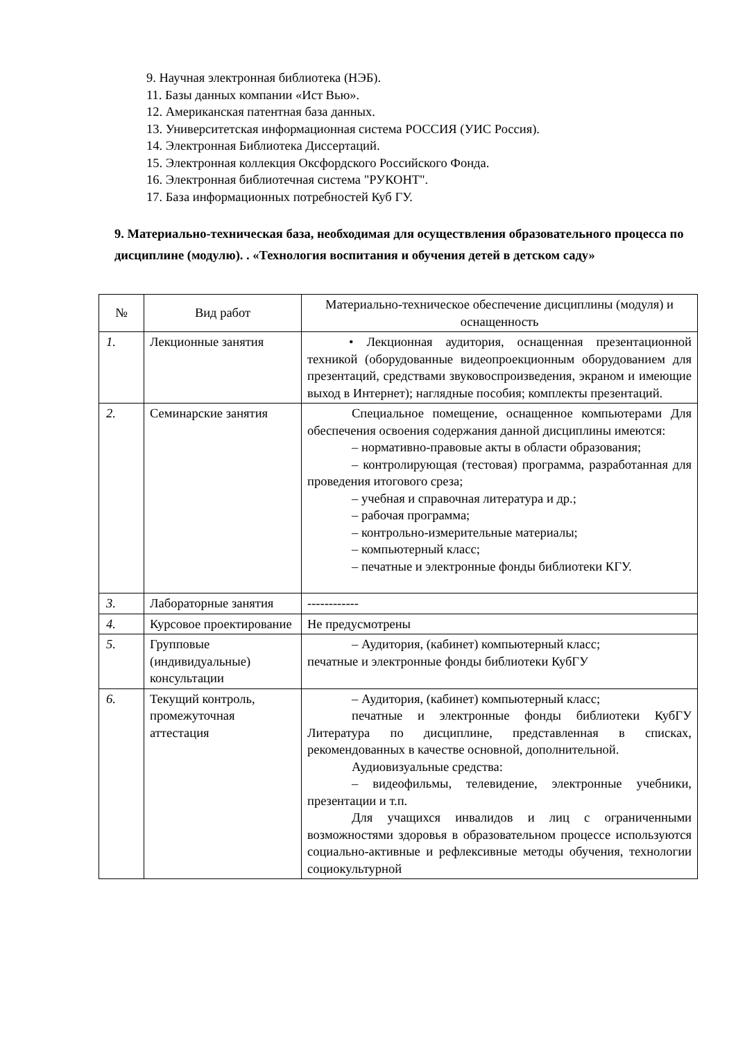9. Научная электронная библиотека (НЭБ).
11. Базы данных компании «Ист Вью».
12. Американская патентная база данных.
13. Университетская информационная система РОССИЯ (УИС Россия).
14. Электронная Библиотека Диссертаций.
15. Электронная коллекция Оксфордского Российского Фонда.
16. Электронная библиотечная система "РУКОНТ".
17. База информационных потребностей Куб ГУ.
9. Материально-техническая база, необходимая для осуществления образовательного процесса по дисциплине (модулю). . «Технология воспитания и обучения детей в детском саду»
| № | Вид работ | Материально-техническое обеспечение дисциплины (модуля) и оснащенность |
| --- | --- | --- |
| 1. | Лекционные занятия | • Лекционная аудитория, оснащенная презентационной техникой (оборудованные видеопроекционным оборудованием для презентаций, средствами звуковоспроизведения, экраном и имеющие выход в Интернет); наглядные пособия; комплекты презентаций. |
| 2. | Семинарские занятия | Специальное помещение, оснащенное компьютерами Для обеспечения освоения содержания данной дисциплины имеются: – нормативно-правовые акты в области образования; – контролирующая (тестовая) программа, разработанная для проведения итогового среза; – учебная и справочная литература и др.; – рабочая программа; – контрольно-измерительные материалы; – компьютерный класс; – печатные и электронные фонды библиотеки КГУ. |
| 3. | Лабораторные занятия | ------------ |
| 4. | Курсовое проектирование | Не предусмотрены |
| 5. | Групповые (индивидуальные) консультации | – Аудитория, (кабинет) компьютерный класс; печатные и электронные фонды библиотеки КубГУ |
| 6. | Текущий контроль, промежуточная аттестация | – Аудитория, (кабинет) компьютерный класс; печатные и электронные фонды библиотеки КубГУ Литература по дисциплине, представленная в списках, рекомендованных в качестве основной, дополнительной. Аудиовизуальные средства: – видеофильмы, телевидение, электронные учебники, презентации и т.п. Для учащихся инвалидов и лиц с ограниченными возможностями здоровья в образовательном процессе используются социально-активные и рефлексивные методы обучения, технологии социокультурной |